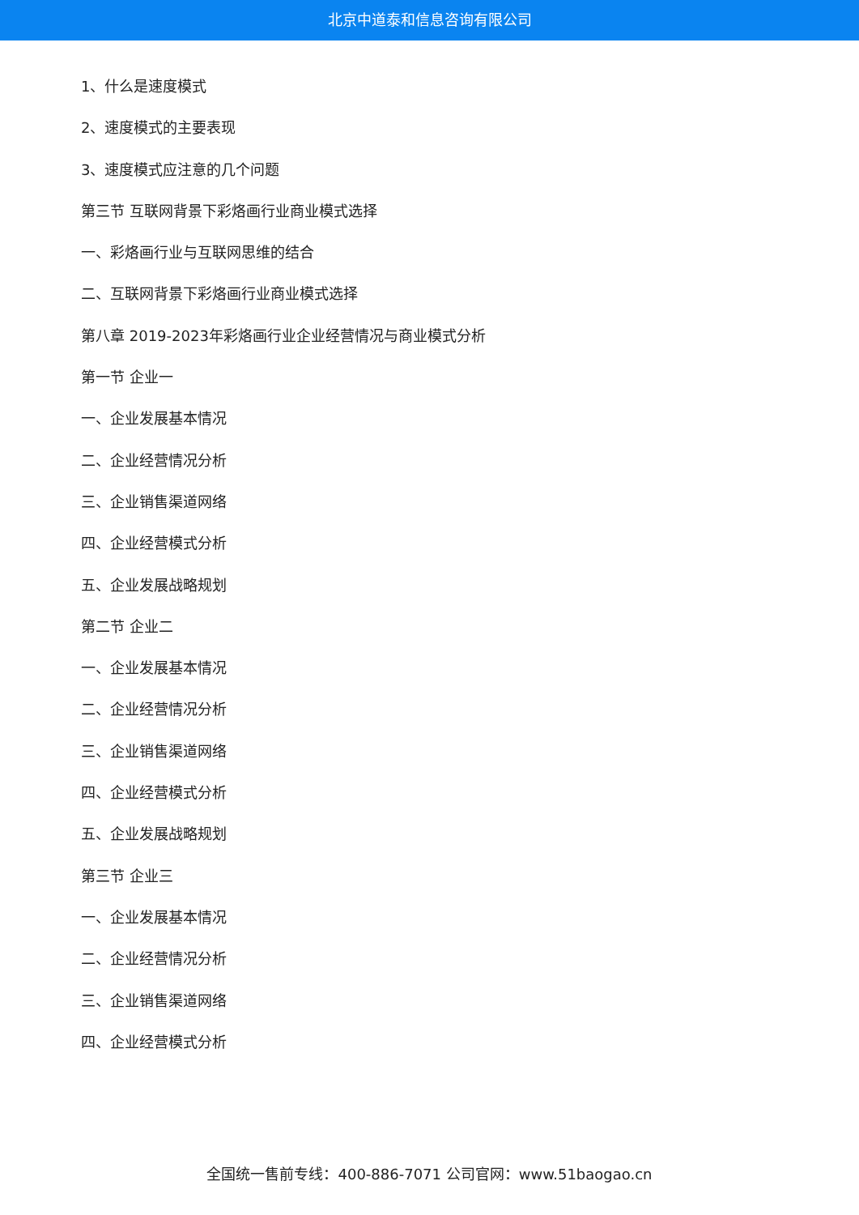北京中道泰和信息咨询有限公司
1、什么是速度模式
2、速度模式的主要表现
3、速度模式应注意的几个问题
第三节 互联网背景下彩烙画行业商业模式选择
一、彩烙画行业与互联网思维的结合
二、互联网背景下彩烙画行业商业模式选择
第八章 2019-2023年彩烙画行业企业经营情况与商业模式分析
第一节 企业一
一、企业发展基本情况
二、企业经营情况分析
三、企业销售渠道网络
四、企业经营模式分析
五、企业发展战略规划
第二节 企业二
一、企业发展基本情况
二、企业经营情况分析
三、企业销售渠道网络
四、企业经营模式分析
五、企业发展战略规划
第三节 企业三
一、企业发展基本情况
二、企业经营情况分析
三、企业销售渠道网络
四、企业经营模式分析
全国统一售前专线：400-886-7071 公司官网：www.51baogao.cn